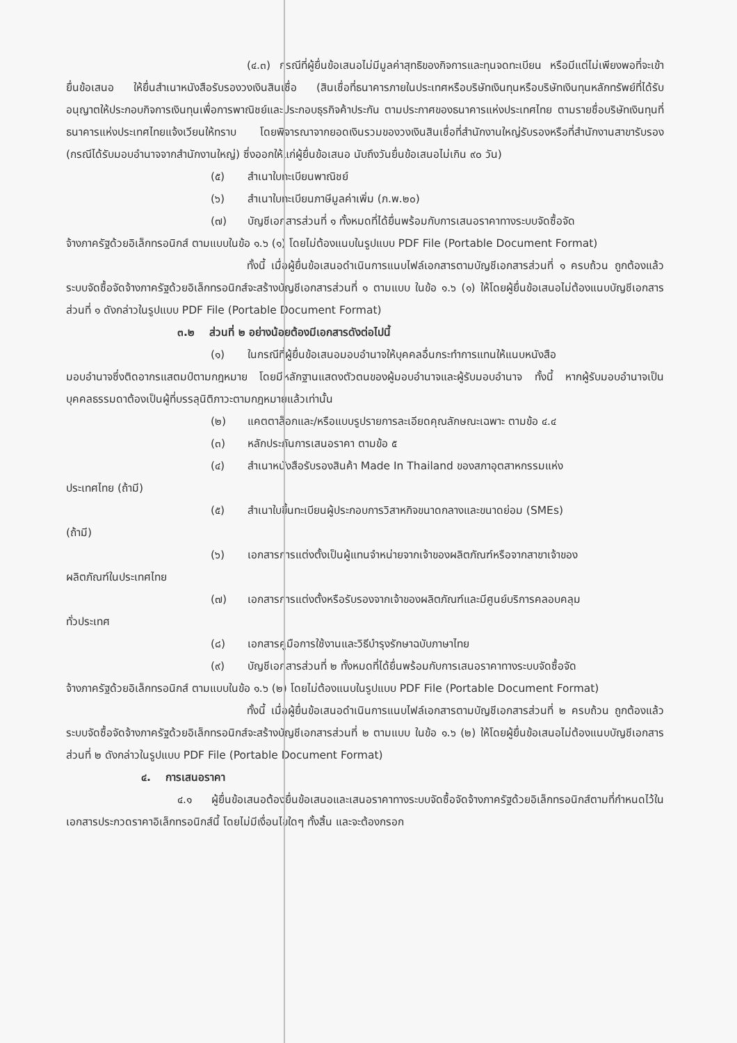(๔.๓) กรณีที่ผู้ยื่นข้อเสนอไม่มีมูลค่าสุทธิของกิจการและทุนจดทะเบียน หรือมีแต่ไม่เพียงพอที่จะเข้ายื่นข้อเสนอ ให้ยื่นสำเนาหนังสือรับรองวงเงินสินเชื่อ (สินเชื่อที่ธนาคารภายในประเทศหรือบริษัทเงินทุนหรือบริษัทเงินทุนหลักทรัพย์ที่ได้รับอนุญาตให้ประกอบกิจการเงินทุนเพื่อการพาณิชย์และประกอบธุรกิจค้าประกัน ตามประกาศของธนาคารแห่งประเทศไทย ตามรายชื่อบริษัทเงินทุนที่ธนาคารแห่งประเทศไทยแจ้งเวียนให้ทราบ โดยพิจารณาจากยอดเงินรวมของวงเงินสินเชื่อที่สำนักงานใหญ่รับรองหรือที่สำนักงานสาขารับรอง (กรณีได้รับมอบอำนาจจากสำนักงานใหญ่) ซึ่งออกให้แก่ผู้ยื่นข้อเสนอ นับถึงวันยื่นข้อเสนอไม่เกิน ๙๐ วัน)
(๕) สำเนาใบทะเบียนพาณิชย์
(๖) สำเนาใบทะเบียนภาษีมูลค่าเพิ่ม (ภ.พ.๒๐)
(๗) บัญชีเอกสารส่วนที่ ๑ ทั้งหมดที่ได้ยื่นพร้อมกับการเสนอราคาทางระบบจัดซื้อจัด
จ้างภาครัฐด้วยอิเล็กทรอนิกส์ ตามแบบในข้อ ๑.๖ (๑) โดยไม่ต้องแนบในรูปแบบ PDF File (Portable Document Format)
ทั้งนี้ เมื่อผู้ยื่นข้อเสนอดำเนินการแนบไฟล์เอกสารตามบัญชีเอกสารส่วนที่ ๑ ครบถ้วน ถูกต้องแล้ว ระบบจัดซื้อจัดจ้างภาครัฐด้วยอิเล็กทรอนิกส์จะสร้างบัญชีเอกสารส่วนที่ ๑ ตามแบบ ในข้อ ๑.๖ (๑) ให้โดยผู้ยื่นข้อเสนอไม่ต้องแนบบัญชีเอกสารส่วนที่ ๑ ดังกล่าวในรูปแบบ PDF File (Portable Document Format)
๓.๒ ส่วนที่ ๒ อย่างน้อยต้องมีเอกสารดังต่อไปนี้
(๑) ในกรณีที่ผู้ยื่นข้อเสนอมอบอำนาจให้บุคคลอื่นกระทำการแทนให้แนบหนังสือ
มอบอำนาจซึ่งติดอากรแสตมป์ตามกฎหมาย โดยมีหลักฐานแสดงตัวตนของผู้มอบอำนาจและผู้รับมอบอำนาจ ทั้งนี้ หากผู้รับมอบอำนาจเป็นบุคคลธรรมดาต้องเป็นผู้ที่บรรลุนิติภาวะตามกฎหมายแล้วเท่านั้น
(๒) แคตตาล็อกและ/หรือแบบรูปรายการละเอียดคุณลักษณะเฉพาะ ตามข้อ ๔.๔
(๓) หลักประกันการเสนอราคา ตามข้อ ๕
(๔) สำเนาหนังสือรับรองสินค้า Made In Thailand ของสภาอุตสาหกรรมแห่ง
ประเทศไทย (ถ้ามี)
(๕) สำเนาใบขึ้นทะเบียนผู้ประกอบการวิสาหกิจขนาดกลางและขนาดย่อม (SMEs)
(ถ้ามี)
(๖) เอกสารการแต่งตั้งเป็นผู้แทนจำหน่ายจากเจ้าของผลิตภัณฑ์หรือจากสาขาเจ้าของ
ผลิตภัณฑ์ในประเทศไทย
(๗) เอกสารการแต่งตั้งหรือรับรองจากเจ้าของผลิตภัณฑ์และมีศูนย์บริการคลอบคลุม
ทั่วประเทศ
(๘) เอกสารคู่มือการใช้งานและวิธีบำรุงรักษาฉบับภาษาไทย
(๙) บัญชีเอกสารส่วนที่ ๒ ทั้งหมดที่ได้ยื่นพร้อมกับการเสนอราคาทางระบบจัดซื้อจัด
จ้างภาครัฐด้วยอิเล็กทรอนิกส์ ตามแบบในข้อ ๑.๖ (๒) โดยไม่ต้องแนบในรูปแบบ PDF File (Portable Document Format)
ทั้งนี้ เมื่อผู้ยื่นข้อเสนอดำเนินการแนบไฟล์เอกสารตามบัญชีเอกสารส่วนที่ ๒ ครบถ้วน ถูกต้องแล้ว ระบบจัดซื้อจัดจ้างภาครัฐด้วยอิเล็กทรอนิกส์จะสร้างบัญชีเอกสารส่วนที่ ๒ ตามแบบ ในข้อ ๑.๖ (๒) ให้โดยผู้ยื่นข้อเสนอไม่ต้องแนบบัญชีเอกสารส่วนที่ ๒ ดังกล่าวในรูปแบบ PDF File (Portable Document Format)
๔. การเสนอราคา
๔.๑ ผู้ยื่นข้อเสนอต้องยื่นข้อเสนอและเสนอราคาทางระบบจัดซื้อจัดจ้างภาครัฐด้วยอิเล็กทรอนิกส์ตามที่กำหนดไว้ในเอกสารประกวดราคาอิเล็กทรอนิกส์นี้ โดยไม่มีเงื่อนไขใดๆ ทั้งสิ้น และจะต้องกรอก